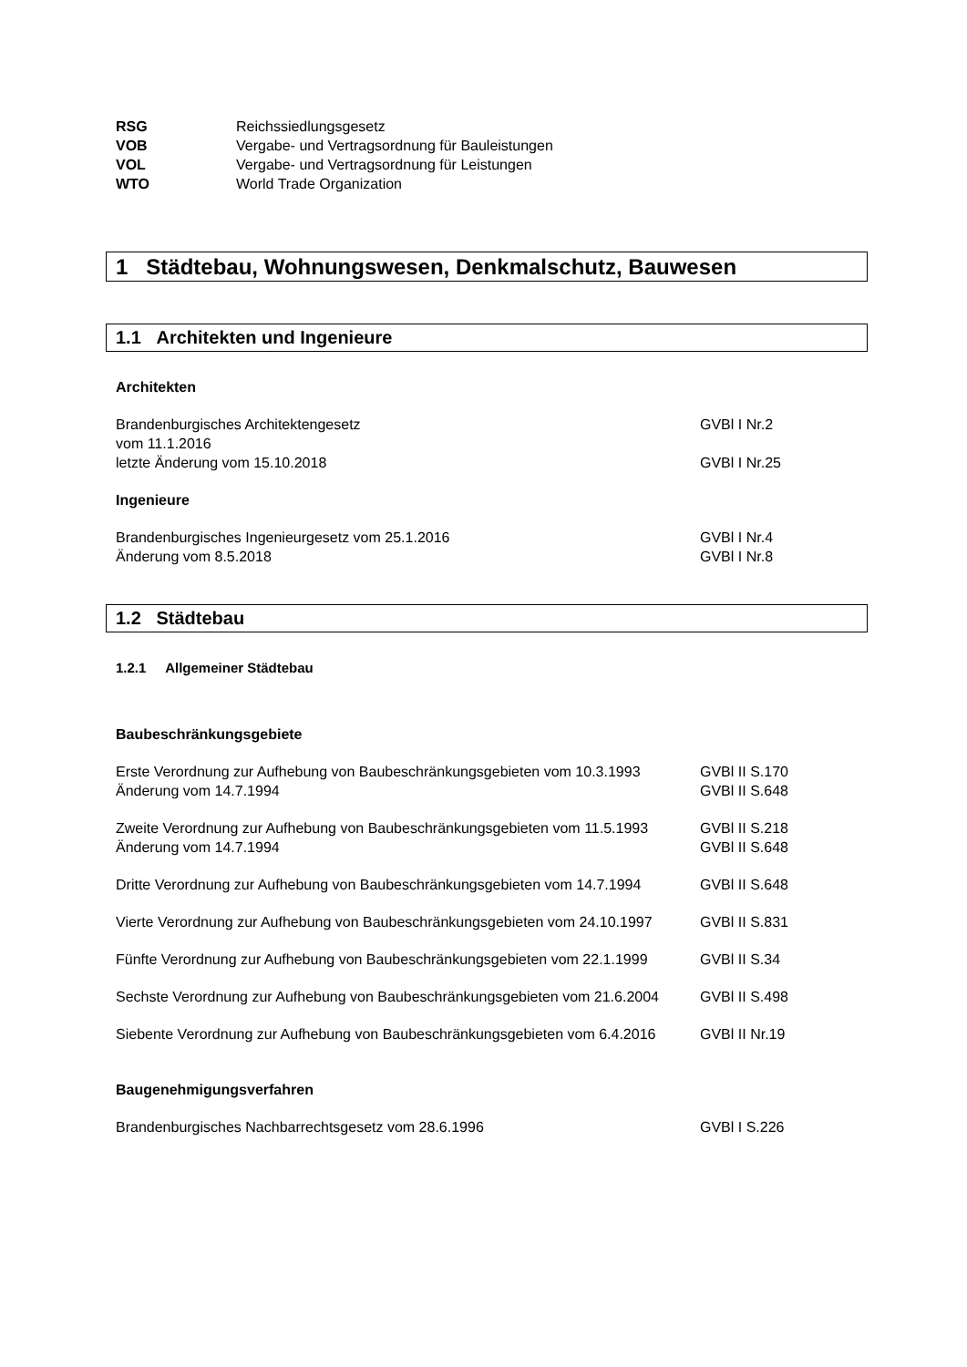RSG Reichssiedlungsgesetz
VOB Vergabe- und Vertragsordnung für Bauleistungen
VOL Vergabe- und Vertragsordnung für Leistungen
WTO World Trade Organization
1 Städtebau, Wohnungswesen, Denkmalschutz, Bauwesen
1.1 Architekten und Ingenieure
Architekten
Brandenburgisches Architektengesetz
vom 11.1.2016 GVBl I Nr.2
letzte Änderung vom 15.10.2018 GVBl I Nr.25
Ingenieure
Brandenburgisches Ingenieurgesetz vom 25.1.2016 GVBl I Nr.4
Änderung vom 8.5.2018 GVBl I Nr.8
1.2 Städtebau
1.2.1 Allgemeiner Städtebau
Baubeschränkungsgebiete
Erste Verordnung zur Aufhebung von Baubeschränkungsgebieten vom 10.3.1993 GVBl II S.170
Änderung vom 14.7.1994 GVBl II S.648
Zweite Verordnung zur Aufhebung von Baubeschränkungsgebieten vom 11.5.1993 GVBl II S.218
Änderung vom 14.7.1994 GVBl II S.648
Dritte Verordnung zur Aufhebung von Baubeschränkungsgebieten vom 14.7.1994 GVBl II S.648
Vierte Verordnung zur Aufhebung von Baubeschränkungsgebieten vom 24.10.1997 GVBl II S.831
Fünfte Verordnung zur Aufhebung von Baubeschränkungsgebieten vom 22.1.1999 GVBl II S.34
Sechste Verordnung zur Aufhebung von Baubeschränkungsgebieten vom 21.6.2004 GVBl II S.498
Siebente Verordnung zur Aufhebung von Baubeschränkungsgebieten vom 6.4.2016 GVBl II Nr.19
Baugenehmigungsverfahren
Brandenburgisches Nachbarrechtsgesetz vom 28.6.1996 GVBl I S.226